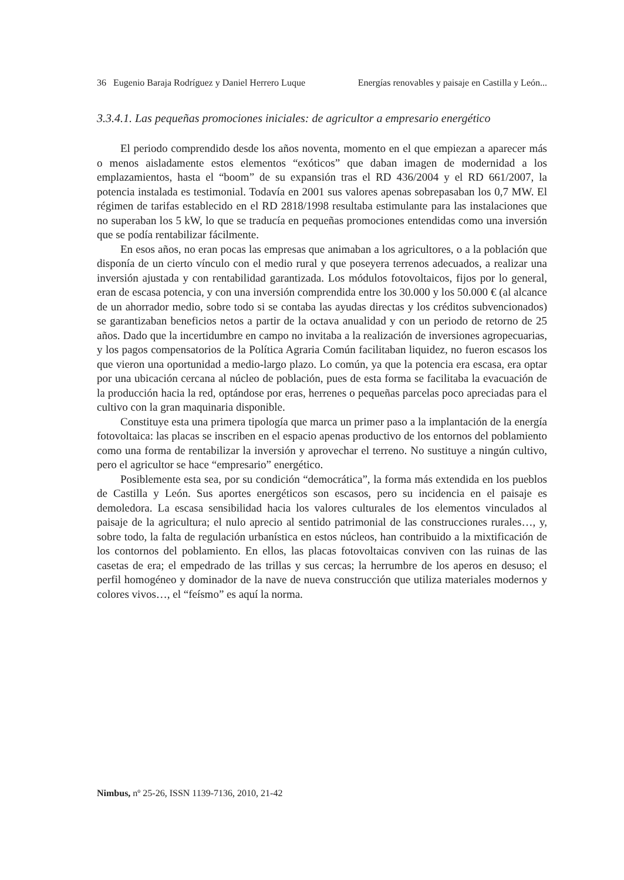36 Eugenio Baraja Rodríguez y Daniel Herrero Luque Energías renovables y paisaje en Castilla y León...
3.3.4.1. Las pequeñas promociones iniciales: de agricultor a empresario energético
El periodo comprendido desde los años noventa, momento en el que empiezan a aparecer más o menos aisladamente estos elementos “exóticos” que daban imagen de modernidad a los emplazamientos, hasta el “boom” de su expansión tras el RD 436/2004 y el RD 661/2007, la potencia instalada es testimonial. Todavía en 2001 sus valores apenas sobrepasaban los 0,7 MW. El régimen de tarifas establecido en el RD 2818/1998 resultaba estimulante para las instalaciones que no superaban los 5 kW, lo que se traducía en pequeñas promociones entendidas como una inversión que se podía rentabilizar fácilmente.
En esos años, no eran pocas las empresas que animaban a los agricultores, o a la población que disponía de un cierto vínculo con el medio rural y que poseyera terrenos adecuados, a realizar una inversión ajustada y con rentabilidad garantizada. Los módulos fotovoltaicos, fijos por lo general, eran de escasa potencia, y con una inversión comprendida entre los 30.000 y los 50.000 € (al alcance de un ahorrador medio, sobre todo si se contaba las ayudas directas y los créditos subvencionados) se garantizaban beneficios netos a partir de la octava anualidad y con un periodo de retorno de 25 años. Dado que la incertidumbre en campo no invitaba a la realización de inversiones agropecuarias, y los pagos compensatorios de la Política Agraria Común facilitaban liquidez, no fueron escasos los que vieron una oportunidad a medio-largo plazo. Lo común, ya que la potencia era escasa, era optar por una ubicación cercana al núcleo de población, pues de esta forma se facilitaba la evacuación de la producción hacia la red, optándose por eras, herrenes o pequeñas parcelas poco apreciadas para el cultivo con la gran maquinaria disponible.
Constituye esta una primera tipología que marca un primer paso a la implantación de la energía fotovoltaica: las placas se inscriben en el espacio apenas productivo de los entornos del poblamiento como una forma de rentabilizar la inversión y aprovechar el terreno. No sustituye a ningún cultivo, pero el agricultor se hace “empresario” energético.
Posiblemente esta sea, por su condición “democrática”, la forma más extendida en los pueblos de Castilla y León. Sus aportes energéticos son escasos, pero su incidencia en el paisaje es demoledora. La escasa sensibilidad hacia los valores culturales de los elementos vinculados al paisaje de la agricultura; el nulo aprecio al sentido patrimonial de las construcciones rurales…, y, sobre todo, la falta de regulación urbanística en estos núcleos, han contribuido a la mixtificación de los contornos del poblamiento. En ellos, las placas fotovoltaicas conviven con las ruinas de las casetas de era; el empedrado de las trillas y sus cercas; la herrumbre de los aperos en desuso; el perfil homogéneo y dominador de la nave de nueva construcción que utiliza materiales modernos y colores vivos…, el “feísmo” es aquí la norma.
Nimbus, nº 25-26, ISSN 1139-7136, 2010, 21-42